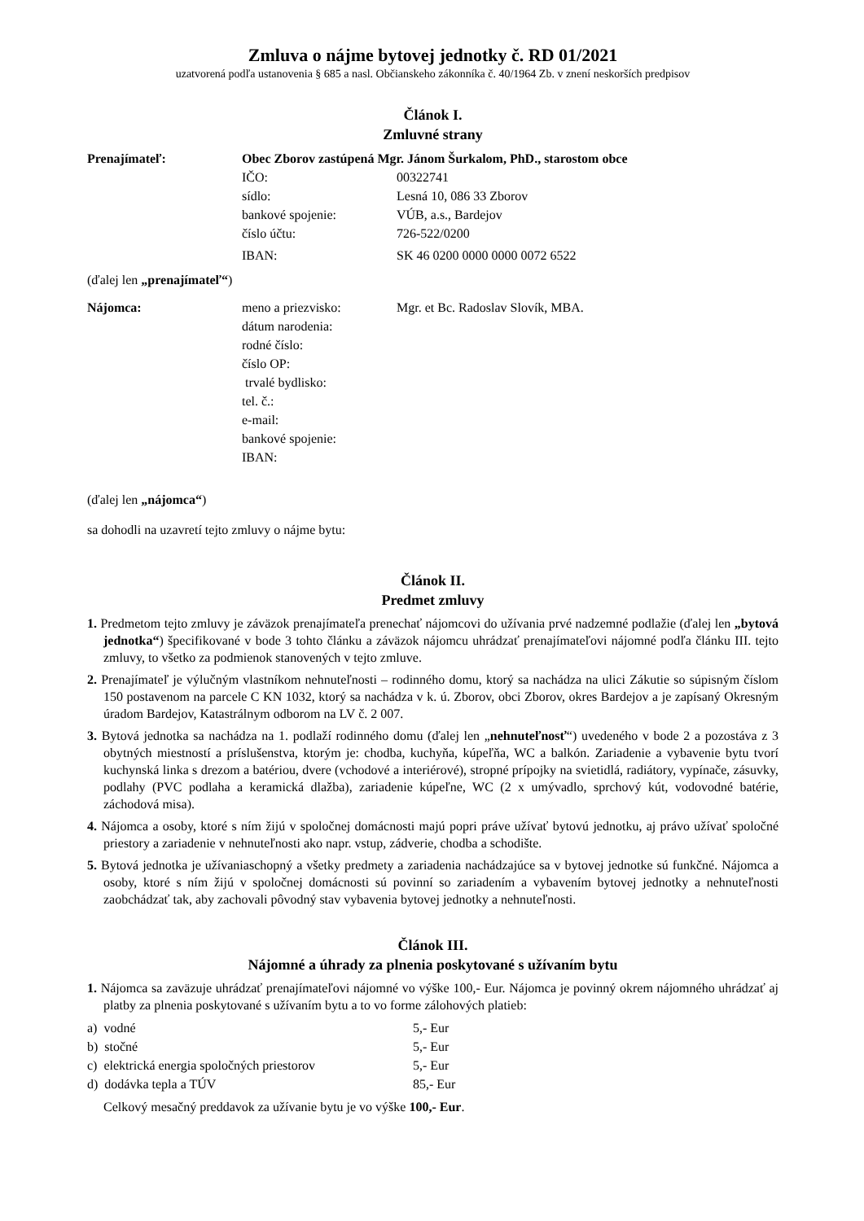Zmluva o nájme bytovej jednotky č. RD 01/2021
uzatvorená podľa ustanovenia § 685 a nasl. Občianskeho zákonníka č. 40/1964 Zb. v znení neskorších predpisov
Článok I.
Zmluvné strany
| Prenajímateľ: | Obec Zborov zastúpená Mgr. Jánom Šurkalom, PhD., starostom obce | |
| | IČO: | 00322741 |
| | sídlo: | Lesná 10, 086 33 Zborov |
| | bankové spojenie: | VÚB, a.s., Bardejov |
| | číslo účtu: | 726-522/0200 |
| | IBAN: | SK 46 0200 0000 0000 0072 6522 |
(ďalej len „prenajímateľ“)
| Nájomca: | meno a priezvisko: | Mgr. et Bc. Radoslav Slovík, MBA. |
| | dátum narodenia: | |
| | rodné číslo: | |
| | číslo OP: | |
| | trvalé bydlisko: | |
| | tel. č.: | |
| | e-mail: | |
| | bankové spojenie: | |
| | IBAN: | |
(ďalej len „nájomca“)
sa dohodli na uzavretí tejto zmluvy o nájme bytu:
Článok II.
Predmet zmluvy
1. Predmetom tejto zmluvy je záväzok prenajímateľa prenechať nájomcovi do užívania prvé nadzemné podlažie (ďalej len „bytová jednotka“) špecifikované v bode 3 tohto článku a záväzok nájomcu uhrádzať prenajímateľovi nájomné podľa článku III. tejto zmluvy, to všetko za podmienok stanovených v tejto zmluve.
2. Prenajímateľ je výlučným vlastníkom nehnuteľnosti – rodinného domu, ktorý sa nachádza na ulici Zákutie so súpisným číslom 150 postavenom na parcele C KN 1032, ktorý sa nachádza v k. ú. Zborov, obci Zborov, okres Bardejov a je zapísaný Okresným úradom Bardejov, Katastrálnym odborom na LV č. 2 007.
3. Bytová jednotka sa nachádza na 1. podlaží rodinného domu (ďalej len „nehnuteľnosť“) uvedeného v bode 2 a pozostáva z 3 obytných miestností a príslušenstva, ktorým je: chodba, kuchyňa, kúpeľňa, WC a balkón. Zariadenie a vybavenie bytu tvorí kuchynská linka s drezom a batériou, dvere (vchodové a interiérové), stropné prípojky na svietidlá, radiátory, vypínače, zásuvky, podlahy (PVC podlaha a keramická dlažba), zariadenie kúpeľne, WC (2 x umývadlo, sprchový kút, vodovodné batérie, záchodová misa).
4. Nájomca a osoby, ktoré s ním žijú v spoločnej domácnosti majú popri práve užívať bytovú jednotku, aj právo užívať spoločné priestory a zariadenie v nehnuteľnosti ako napr. vstup, zádverie, chodba a schodište.
5. Bytová jednotka je užívaniaschopný a všetky predmety a zariadenia nachádzajúce sa v bytovej jednotke sú funkčné. Nájomca a osoby, ktoré s ním žijú v spoločnej domácnosti sú povinní so zariadením a vybavením bytovej jednotky a nehnuteľnosti zaobchádzať tak, aby zachovali pôvodný stav vybavenia bytovej jednotky a nehnuteľnosti.
Článok III.
Nájomné a úhrady za plnenia poskytované s užívaním bytu
1. Nájomca sa zaväzuje uhrádzať prenajímateľovi nájomné vo výške 100,- Eur. Nájomca je povinný okrem nájomného uhrádzať aj platby za plnenia poskytované s užívaním bytu a to vo forme zálohových platieb:
| a) vodné | 5,- Eur |
| b) stočné | 5,- Eur |
| c) elektrická energia spoločných priestorov | 5,- Eur |
| d) dodávka tepla a TÚV | 85,- Eur |
Celkový mesačný preddavok za užívanie bytu je vo výške 100,- Eur.